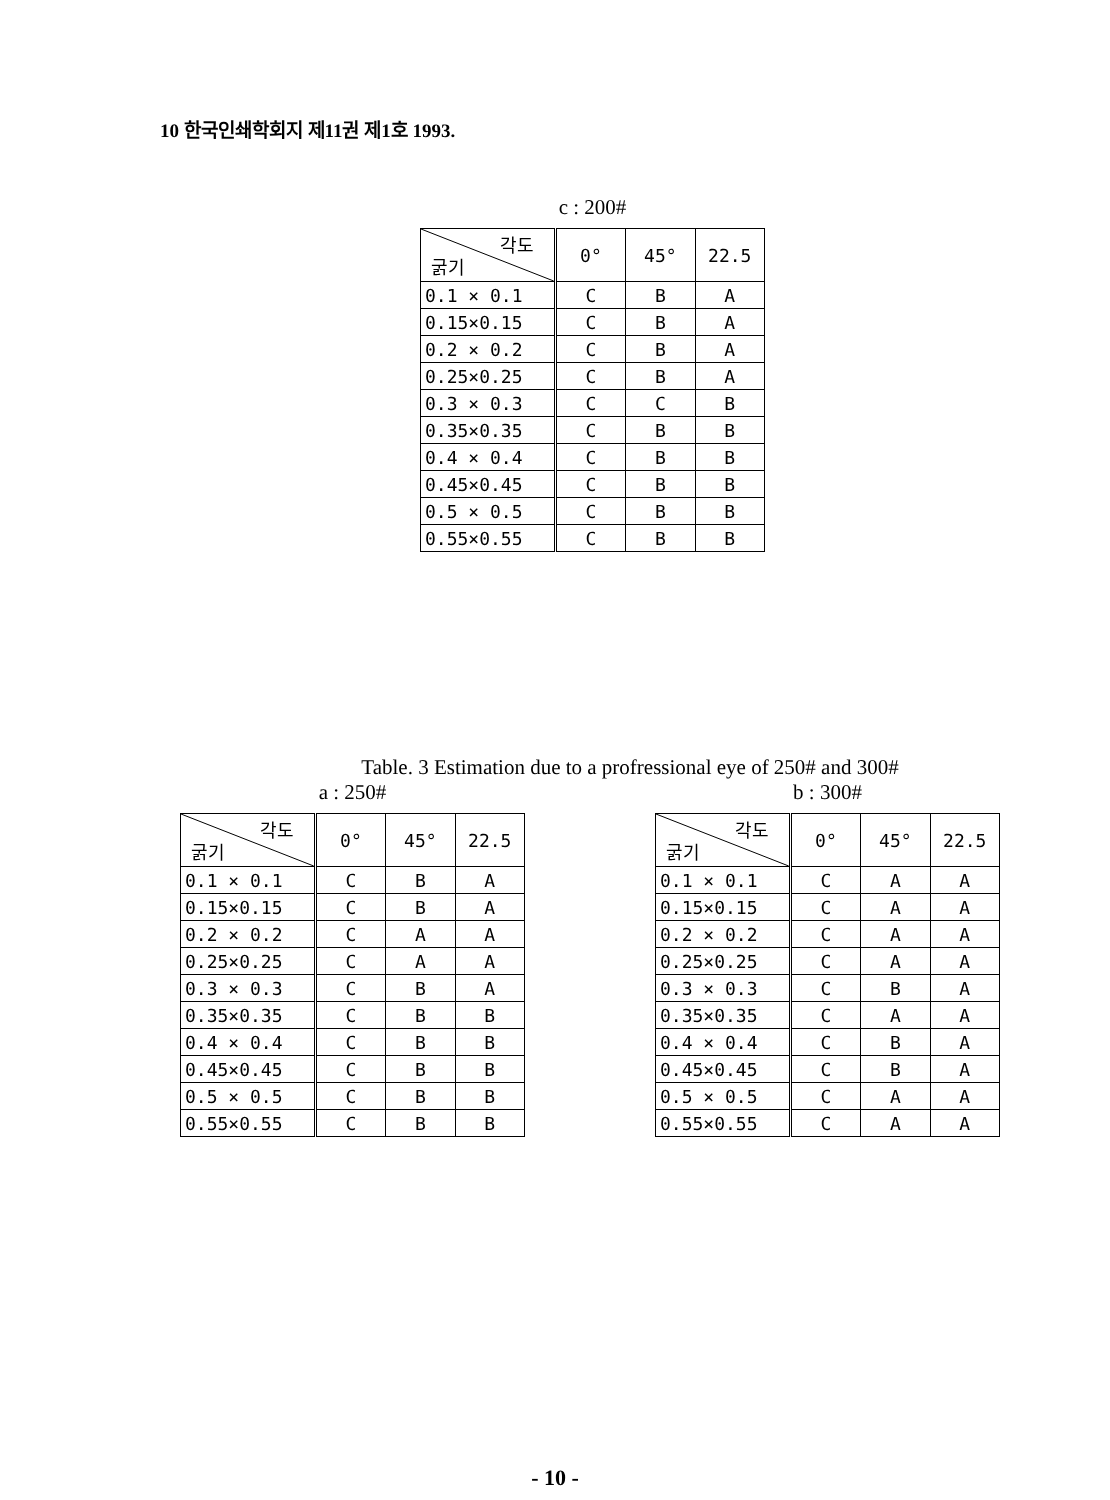10 한국인쇄학회지 제11권 제1호 1993.
c : 200#
| 각도 굵기 | 0° | 45° | 22.5 |
| 0.1 × 0.1 | C | B | A |
| 0.15×0.15 | C | B | A |
| 0.2 × 0.2 | C | B | A |
| 0.25×0.25 | C | B | A |
| 0.3 × 0.3 | C | C | B |
| 0.35×0.35 | C | B | B |
| 0.4 × 0.4 | C | B | B |
| 0.45×0.45 | C | B | B |
| 0.5 × 0.5 | C | B | B |
| 0.55×0.55 | C | B | B |
Table. 3 Estimation due to a profressional eye of 250# and 300#
a : 250#
| 각도 굵기 | 0° | 45° | 22.5 |
| 0.1 × 0.1 | C | B | A |
| 0.15×0.15 | C | B | A |
| 0.2 × 0.2 | C | A | A |
| 0.25×0.25 | C | A | A |
| 0.3 × 0.3 | C | B | A |
| 0.35×0.35 | C | B | B |
| 0.4 × 0.4 | C | B | B |
| 0.45×0.45 | C | B | B |
| 0.5 × 0.5 | C | B | B |
| 0.55×0.55 | C | B | B |
b : 300#
| 각도 굵기 | 0° | 45° | 22.5 |
| 0.1 × 0.1 | C | A | A |
| 0.15×0.15 | C | A | A |
| 0.2 × 0.2 | C | A | A |
| 0.25×0.25 | C | A | A |
| 0.3 × 0.3 | C | B | A |
| 0.35×0.35 | C | A | A |
| 0.4 × 0.4 | C | B | A |
| 0.45×0.45 | C | B | A |
| 0.5 × 0.5 | C | A | A |
| 0.55×0.55 | C | A | A |
- 10 -